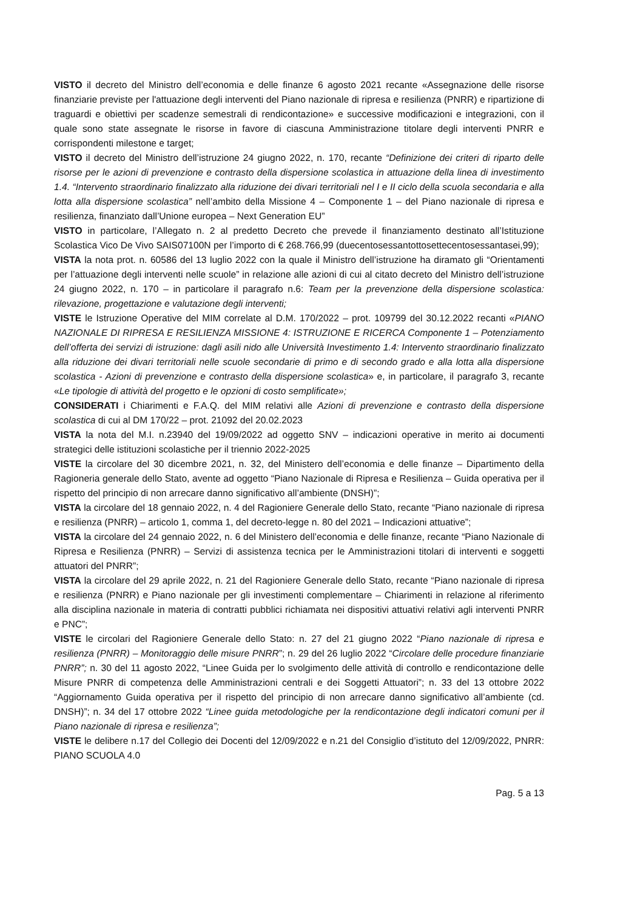VISTO il decreto del Ministro dell’economia e delle finanze 6 agosto 2021 recante «Assegnazione delle risorse finanziarie previste per l'attuazione degli interventi del Piano nazionale di ripresa e resilienza (PNRR) e ripartizione di traguardi e obiettivi per scadenze semestrali di rendicontazione» e successive modificazioni e integrazioni, con il quale sono state assegnate le risorse in favore di ciascuna Amministrazione titolare degli interventi PNRR e corrispondenti milestone e target;
VISTO il decreto del Ministro dell’istruzione 24 giugno 2022, n. 170, recante “Definizione dei criteri di riparto delle risorse per le azioni di prevenzione e contrasto della dispersione scolastica in attuazione della linea di investimento 1.4. “Intervento straordinario finalizzato alla riduzione dei divari territoriali nel I e II ciclo della scuola secondaria e alla lotta alla dispersione scolastica” nell’ambito della Missione 4 – Componente 1 – del Piano nazionale di ripresa e resilienza, finanziato dall’Unione europea – Next Generation EU”
VISTO in particolare, l’Allegato n. 2 al predetto Decreto che prevede il finanziamento destinato all’Istituzione Scolastica Vico De Vivo SAIS07100N per l’importo di € 268.766,99 (duecentosessantottosettecentosessantasei,99);
VISTA la nota prot. n. 60586 del 13 luglio 2022 con la quale il Ministro dell’istruzione ha diramato gli “Orientamenti per l’attuazione degli interventi nelle scuole” in relazione alle azioni di cui al citato decreto del Ministro dell’istruzione 24 giugno 2022, n. 170 – in particolare il paragrafo n.6: Team per la prevenzione della dispersione scolastica: rilevazione, progettazione e valutazione degli interventi;
VISTE le Istruzione Operative del MIM correlate al D.M. 170/2022 – prot. 109799 del 30.12.2022 recanti «PIANO NAZIONALE DI RIPRESA E RESILIENZA MISSIONE 4: ISTRUZIONE E RICERCA Componente 1 – Potenziamento dell’offerta dei servizi di istruzione: dagli asili nido alle Università Investimento 1.4: Intervento straordinario finalizzato alla riduzione dei divari territoriali nelle scuole secondarie di primo e di secondo grado e alla lotta alla dispersione scolastica - Azioni di prevenzione e contrasto della dispersione scolastica» e, in particolare, il paragrafo 3, recante «Le tipologie di attività del progetto e le opzioni di costo semplificate»;
CONSIDERATI i Chiarimenti e F.A.Q. del MIM relativi alle Azioni di prevenzione e contrasto della dispersione scolastica di cui al DM 170/22 – prot. 21092 del 20.02.2023
VISTA la nota del M.I. n.23940 del 19/09/2022 ad oggetto SNV – indicazioni operative in merito ai documenti strategici delle istituzioni scolastiche per il triennio 2022-2025
VISTE la circolare del 30 dicembre 2021, n. 32, del Ministero dell’economia e delle finanze – Dipartimento della Ragioneria generale dello Stato, avente ad oggetto “Piano Nazionale di Ripresa e Resilienza – Guida operativa per il rispetto del principio di non arrecare danno significativo all’ambiente (DNSH)”;
VISTA la circolare del 18 gennaio 2022, n. 4 del Ragioniere Generale dello Stato, recante “Piano nazionale di ripresa e resilienza (PNRR) – articolo 1, comma 1, del decreto-legge n. 80 del 2021 – Indicazioni attuative”;
VISTA la circolare del 24 gennaio 2022, n. 6 del Ministero dell’economia e delle finanze, recante “Piano Nazionale di Ripresa e Resilienza (PNRR) – Servizi di assistenza tecnica per le Amministrazioni titolari di interventi e soggetti attuatori del PNRR”;
VISTA la circolare del 29 aprile 2022, n. 21 del Ragioniere Generale dello Stato, recante “Piano nazionale di ripresa e resilienza (PNRR) e Piano nazionale per gli investimenti complementare – Chiarimenti in relazione al riferimento alla disciplina nazionale in materia di contratti pubblici richiamata nei dispositivi attuativi relativi agli interventi PNRR e PNC”;
VISTE le circolari del Ragioniere Generale dello Stato: n. 27 del 21 giugno 2022 “Piano nazionale di ripresa e resilienza (PNRR) – Monitoraggio delle misure PNRR”; n. 29 del 26 luglio 2022 “Circolare delle procedure finanziarie PNRR”; n. 30 del 11 agosto 2022, “Linee Guida per lo svolgimento delle attività di controllo e rendicontazione delle Misure PNRR di competenza delle Amministrazioni centrali e dei Soggetti Attuatori”; n. 33 del 13 ottobre 2022 “Aggiornamento Guida operativa per il rispetto del principio di non arrecare danno significativo all’ambiente (cd. DNSH)”; n. 34 del 17 ottobre 2022 “Linee guida metodologiche per la rendicontazione degli indicatori comuni per il Piano nazionale di ripresa e resilienza”;
VISTE le delibere n.17 del Collegio dei Docenti del 12/09/2022 e n.21 del Consiglio d’istituto del 12/09/2022, PNRR: PIANO SCUOLA 4.0
Pag. 5 a 13